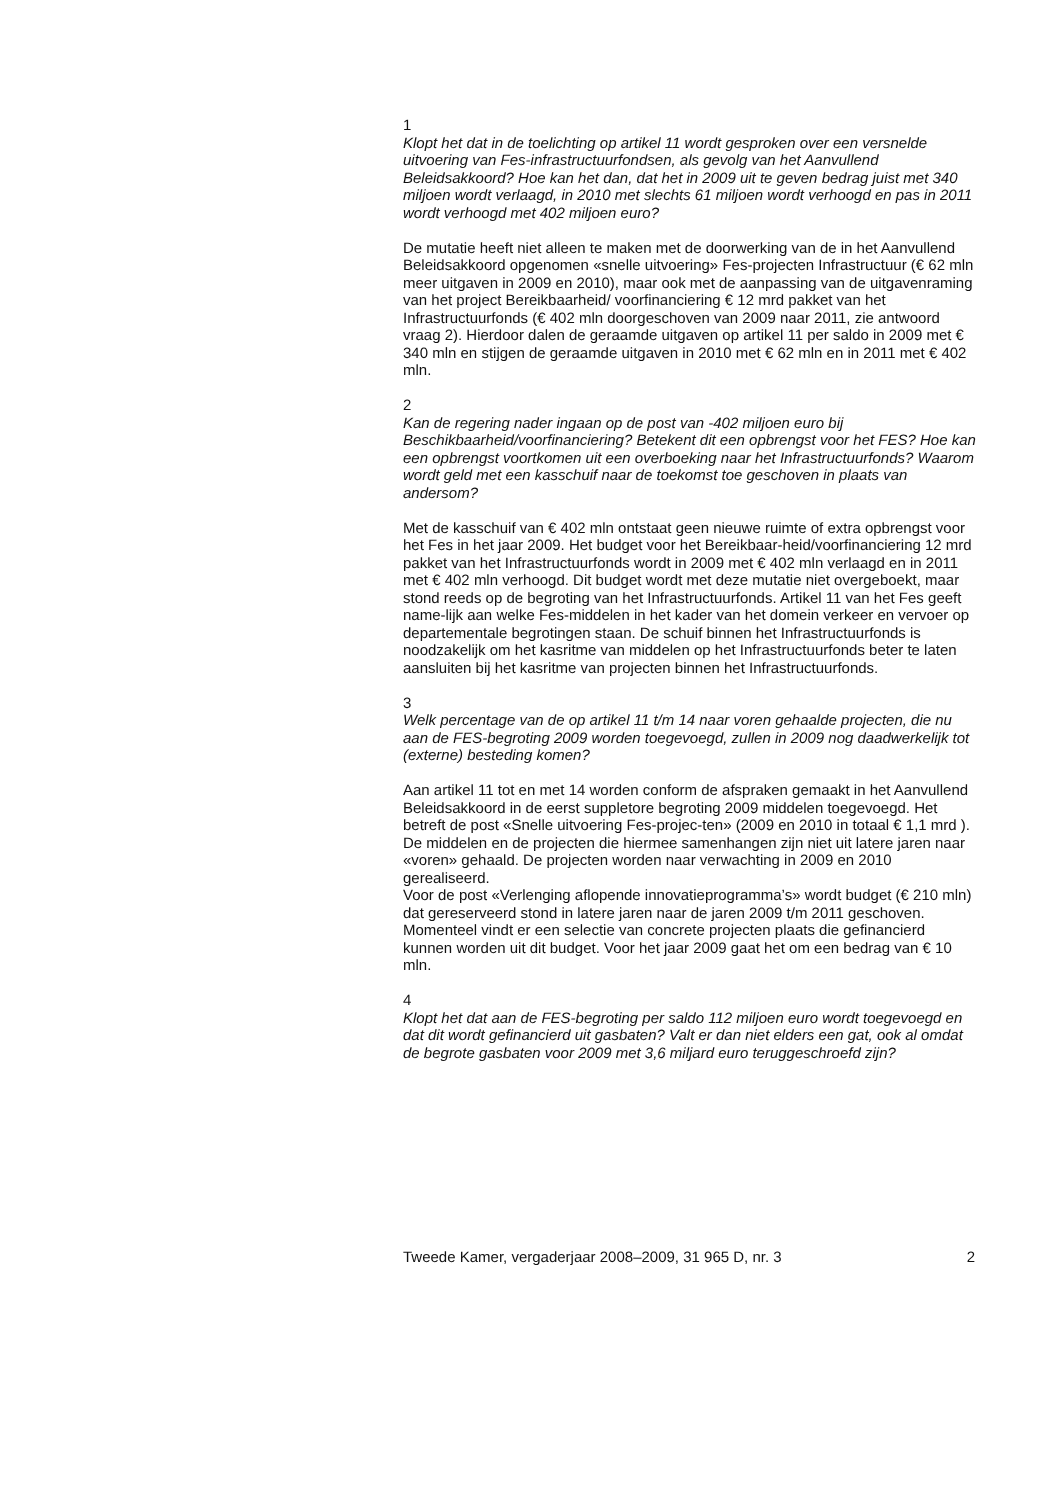1
Klopt het dat in de toelichting op artikel 11 wordt gesproken over een versnelde uitvoering van Fes-infrastructuurfondsen, als gevolg van het Aanvullend Beleidsakkoord? Hoe kan het dan, dat het in 2009 uit te geven bedrag juist met 340 miljoen wordt verlaagd, in 2010 met slechts 61 miljoen wordt verhoogd en pas in 2011 wordt verhoogd met 402 miljoen euro?
De mutatie heeft niet alleen te maken met de doorwerking van de in het Aanvullend Beleidsakkoord opgenomen «snelle uitvoering» Fes-projecten Infrastructuur (€ 62 mln meer uitgaven in 2009 en 2010), maar ook met de aanpassing van de uitgavenraming van het project Bereikbaarheid/ voorfinanciering € 12 mrd pakket van het Infrastructuurfonds (€ 402 mln doorgeschoven van 2009 naar 2011, zie antwoord vraag 2). Hierdoor dalen de geraamde uitgaven op artikel 11 per saldo in 2009 met € 340 mln en stijgen de geraamde uitgaven in 2010 met € 62 mln en in 2011 met € 402 mln.
2
Kan de regering nader ingaan op de post van -402 miljoen euro bij Beschikbaarheid/voorfinanciering? Betekent dit een opbrengst voor het FES? Hoe kan een opbrengst voortkomen uit een overboeking naar het Infrastructuurfonds? Waarom wordt geld met een kasschuif naar de toekomst toe geschoven in plaats van andersom?
Met de kasschuif van € 402 mln ontstaat geen nieuwe ruimte of extra opbrengst voor het Fes in het jaar 2009. Het budget voor het Bereikbaar-heid/voorfinanciering 12 mrd pakket van het Infrastructuurfonds wordt in 2009 met € 402 mln verlaagd en in 2011 met € 402 mln verhoogd. Dit budget wordt met deze mutatie niet overgeboekt, maar stond reeds op de begroting van het Infrastructuurfonds. Artikel 11 van het Fes geeft name-lijk aan welke Fes-middelen in het kader van het domein verkeer en vervoer op departementale begrotingen staan. De schuif binnen het Infrastructuurfonds is noodzakelijk om het kasritme van middelen op het Infrastructuurfonds beter te laten aansluiten bij het kasritme van projecten binnen het Infrastructuurfonds.
3
Welk percentage van de op artikel 11 t/m 14 naar voren gehaalde projecten, die nu aan de FES-begroting 2009 worden toegevoegd, zullen in 2009 nog daadwerkelijk tot (externe) besteding komen?
Aan artikel 11 tot en met 14 worden conform de afspraken gemaakt in het Aanvullend Beleidsakkoord in de eerst suppletore begroting 2009 middelen toegevoegd. Het betreft de post «Snelle uitvoering Fes-projec-ten» (2009 en 2010 in totaal € 1,1 mrd ). De middelen en de projecten die hiermee samenhangen zijn niet uit latere jaren naar «voren» gehaald. De projecten worden naar verwachting in 2009 en 2010 gerealiseerd.
Voor de post «Verlenging aflopende innovatieprogramma’s» wordt budget (€ 210 mln) dat gereserveerd stond in latere jaren naar de jaren 2009 t/m 2011 geschoven. Momenteel vindt er een selectie van concrete projecten plaats die gefinancierd kunnen worden uit dit budget. Voor het jaar 2009 gaat het om een bedrag van € 10 mln.
4
Klopt het dat aan de FES-begroting per saldo 112 miljoen euro wordt toegevoegd en dat dit wordt gefinancierd uit gasbaten? Valt er dan niet elders een gat, ook al omdat de begrote gasbaten voor 2009 met 3,6 miljard euro teruggeschroefd zijn?
Tweede Kamer, vergaderjaar 2008–2009, 31 965 D, nr. 3 2